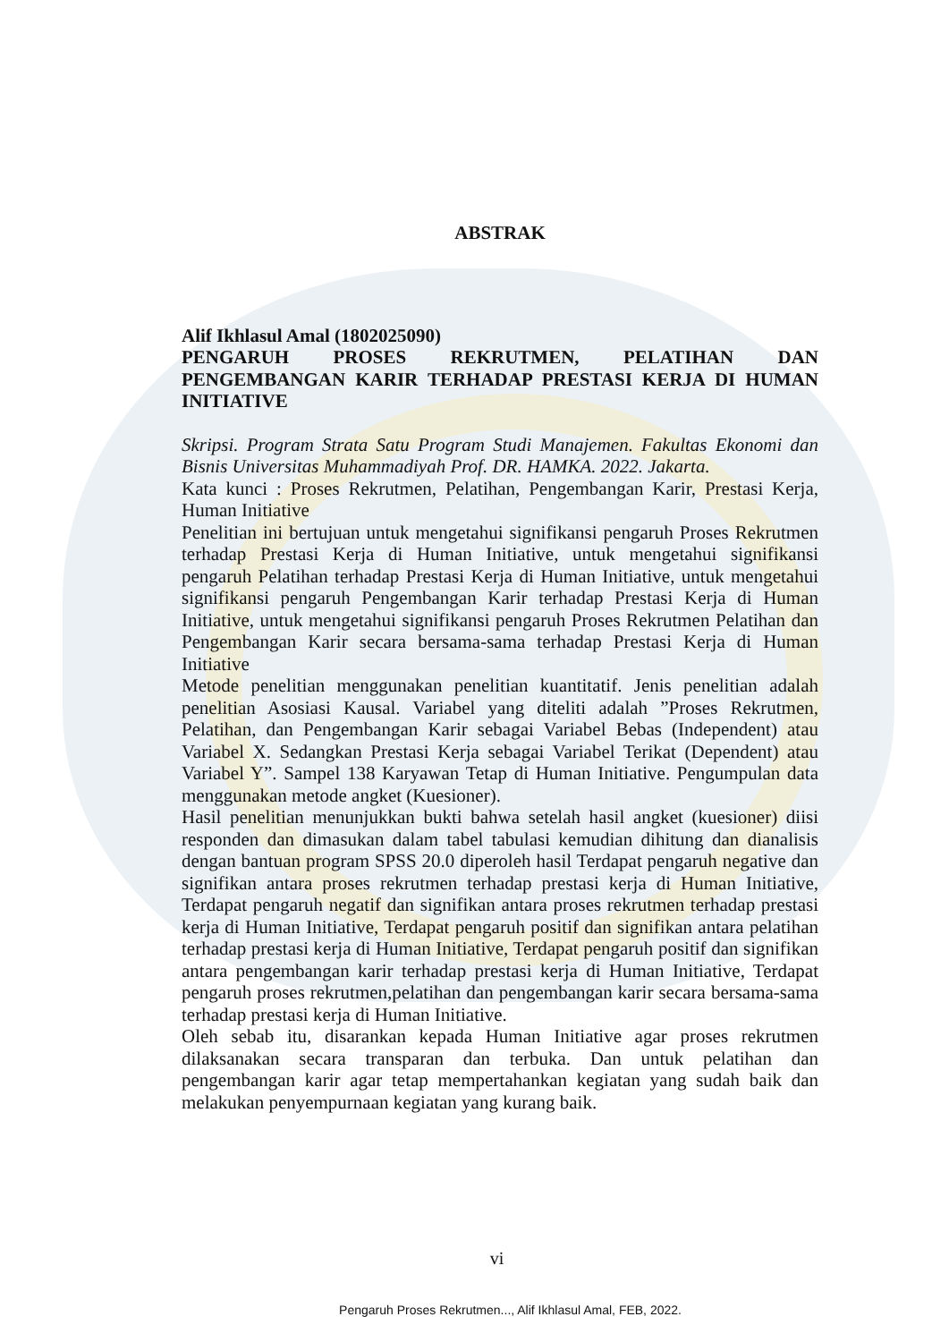ABSTRAK
Alif Ikhlasul Amal (1802025090)
PENGARUH PROSES REKRUTMEN, PELATIHAN DAN PENGEMBANGAN KARIR TERHADAP PRESTASI KERJA DI HUMAN INITIATIVE
Skripsi. Program Strata Satu Program Studi Manajemen. Fakultas Ekonomi dan Bisnis Universitas Muhammadiyah Prof. DR. HAMKA. 2022. Jakarta.
Kata kunci : Proses Rekrutmen, Pelatihan, Pengembangan Karir, Prestasi Kerja, Human Initiative
Penelitian ini bertujuan untuk mengetahui signifikansi pengaruh Proses Rekrutmen terhadap Prestasi Kerja di Human Initiative, untuk mengetahui signifikansi pengaruh Pelatihan terhadap Prestasi Kerja di Human Initiative, untuk mengetahui signifikansi pengaruh Pengembangan Karir terhadap Prestasi Kerja di Human Initiative, untuk mengetahui signifikansi pengaruh Proses Rekrutmen Pelatihan dan Pengembangan Karir secara bersama-sama terhadap Prestasi Kerja di Human Initiative
Metode penelitian menggunakan penelitian kuantitatif. Jenis penelitian adalah penelitian Asosiasi Kausal. Variabel yang diteliti adalah ”Proses Rekrutmen, Pelatihan, dan Pengembangan Karir sebagai Variabel Bebas (Independent) atau Variabel X. Sedangkan Prestasi Kerja sebagai Variabel Terikat (Dependent) atau Variabel Y”. Sampel 138 Karyawan Tetap di Human Initiative. Pengumpulan data menggunakan metode angket (Kuesioner).
Hasil penelitian menunjukkan bukti bahwa setelah hasil angket (kuesioner) diisi responden dan dimasukan dalam tabel tabulasi kemudian dihitung dan dianalisis dengan bantuan program SPSS 20.0 diperoleh hasil Terdapat pengaruh negative dan signifikan antara proses rekrutmen terhadap prestasi kerja di Human Initiative, Terdapat pengaruh negatif dan signifikan antara proses rekrutmen terhadap prestasi kerja di Human Initiative, Terdapat pengaruh positif dan signifikan antara pelatihan terhadap prestasi kerja di Human Initiative, Terdapat pengaruh positif dan signifikan antara pengembangan karir terhadap prestasi kerja di Human Initiative, Terdapat pengaruh proses rekrutmen,pelatihan dan pengembangan karir secara bersama-sama terhadap prestasi kerja di Human Initiative.
Oleh sebab itu, disarankan kepada Human Initiative agar proses rekrutmen dilaksanakan secara transparan dan terbuka. Dan untuk pelatihan dan pengembangan karir agar tetap mempertahankan kegiatan yang sudah baik dan melakukan penyempurnaan kegiatan yang kurang baik.
vi
Pengaruh Proses Rekrutmen..., Alif Ikhlasul Amal, FEB, 2022.